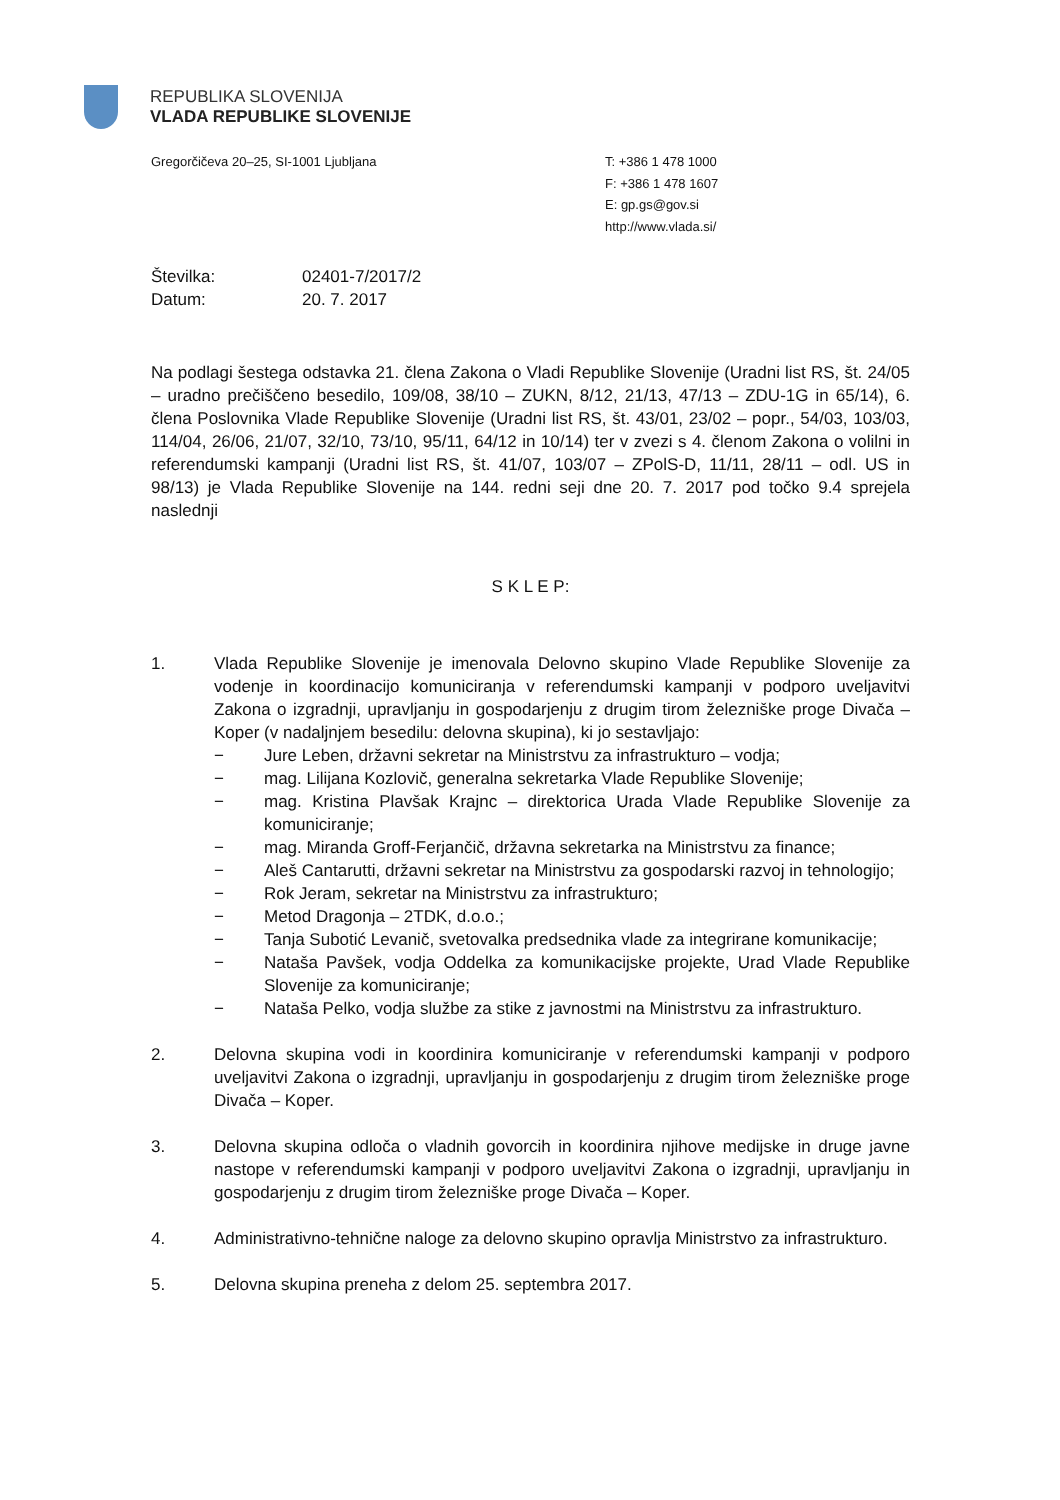REPUBLIKA SLOVENIJA
VLADA REPUBLIKE SLOVENIJE
Gregorčičeva 20–25, SI-1001 Ljubljana
T: +386 1 478 1000
F: +386 1 478 1607
E: gp.gs@gov.si
http://www.vlada.si/
Številka: 02401-7/2017/2
Datum: 20. 7. 2017
Na podlagi šestega odstavka 21. člena Zakona o Vladi Republike Slovenije (Uradni list RS, št. 24/05 – uradno prečiščeno besedilo, 109/08, 38/10 – ZUKN, 8/12, 21/13, 47/13 – ZDU-1G in 65/14), 6. člena Poslovnika Vlade Republike Slovenije (Uradni list RS, št. 43/01, 23/02 – popr., 54/03, 103/03, 114/04, 26/06, 21/07, 32/10, 73/10, 95/11, 64/12 in 10/14) ter v zvezi s 4. členom Zakona o volilni in referendumski kampanji (Uradni list RS, št. 41/07, 103/07 – ZPolS-D, 11/11, 28/11 – odl. US in 98/13) je Vlada Republike Slovenije na 144. redni seji dne 20. 7. 2017 pod točko 9.4 sprejela naslednji
S K L E P:
1. Vlada Republike Slovenije je imenovala Delovno skupino Vlade Republike Slovenije za vodenje in koordinacijo komuniciranja v referendumski kampanji v podporo uveljavitvi Zakona o izgradnji, upravljanju in gospodarjenju z drugim tirom železniške proge Divača – Koper (v nadaljnjem besedilu: delovna skupina), ki jo sestavljajo:
− Jure Leben, državni sekretar na Ministrstvu za infrastrukturo – vodja;
− mag. Lilijana Kozlovič, generalna sekretarka Vlade Republike Slovenije;
− mag. Kristina Plavšak Krajnc – direktorica Urada Vlade Republike Slovenije za komuniciranje;
− mag. Miranda Groff-Ferjančič, državna sekretarka na Ministrstvu za finance;
− Aleš Cantarutti, državni sekretar na Ministrstvu za gospodarski razvoj in tehnologijo;
− Rok Jeram, sekretar na Ministrstvu za infrastrukturo;
− Metod Dragonja – 2TDK, d.o.o.;
− Tanja Subotić Levanič, svetovalka predsednika vlade za integrirane komunikacije;
− Nataša Pavšek, vodja Oddelka za komunikacijske projekte, Urad Vlade Republike Slovenije za komuniciranje;
− Nataša Pelko, vodja službe za stike z javnostmi na Ministrstvu za infrastrukturo.
2. Delovna skupina vodi in koordinira komuniciranje v referendumski kampanji v podporo uveljavitvi Zakona o izgradnji, upravljanju in gospodarjenju z drugim tirom železniške proge Divača – Koper.
3. Delovna skupina odloča o vladnih govorcih in koordinira njihove medijske in druge javne nastope v referendumski kampanji v podporo uveljavitvi Zakona o izgradnji, upravljanju in gospodarjenju z drugim tirom železniške proge Divača – Koper.
4. Administrativno-tehnične naloge za delovno skupino opravlja Ministrstvo za infrastrukturo.
5. Delovna skupina preneha z delom 25. septembra 2017.